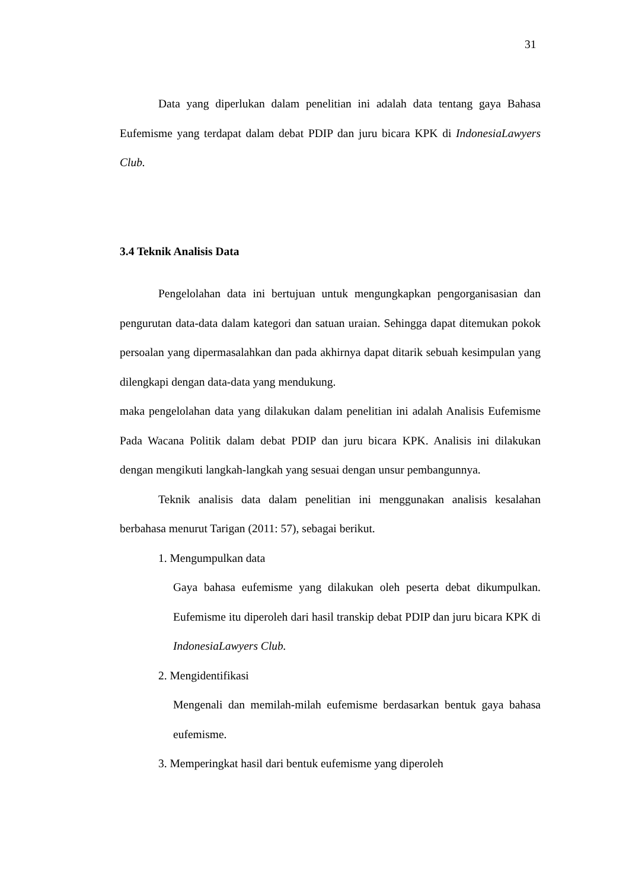31
Data yang diperlukan dalam penelitian ini adalah data tentang gaya Bahasa Eufemisme yang terdapat dalam debat PDIP dan juru bicara KPK di IndonesiaLawyers Club.
3.4 Teknik Analisis Data
Pengelolahan data ini bertujuan untuk mengungkapkan pengorganisasian dan pengurutan data-data dalam kategori dan satuan uraian. Sehingga dapat ditemukan pokok persoalan yang dipermasalahkan dan pada akhirnya dapat ditarik sebuah kesimpulan yang dilengkapi dengan data-data yang mendukung.
maka pengelolahan data yang dilakukan dalam penelitian ini adalah Analisis Eufemisme Pada Wacana Politik dalam debat PDIP dan juru bicara KPK. Analisis ini dilakukan dengan mengikuti langkah-langkah yang sesuai dengan unsur pembangunnya.
Teknik analisis data dalam penelitian ini menggunakan analisis kesalahan berbahasa menurut Tarigan (2011: 57), sebagai berikut.
1. Mengumpulkan data
Gaya bahasa eufemisme yang dilakukan oleh peserta debat dikumpulkan. Eufemisme itu diperoleh dari hasil transkip debat PDIP dan juru bicara KPK di IndonesiaLawyers Club.
2. Mengidentifikasi
Mengenali dan memilah-milah eufemisme berdasarkan bentuk gaya bahasa eufemisme.
3. Memperingkat hasil dari bentuk eufemisme yang diperoleh